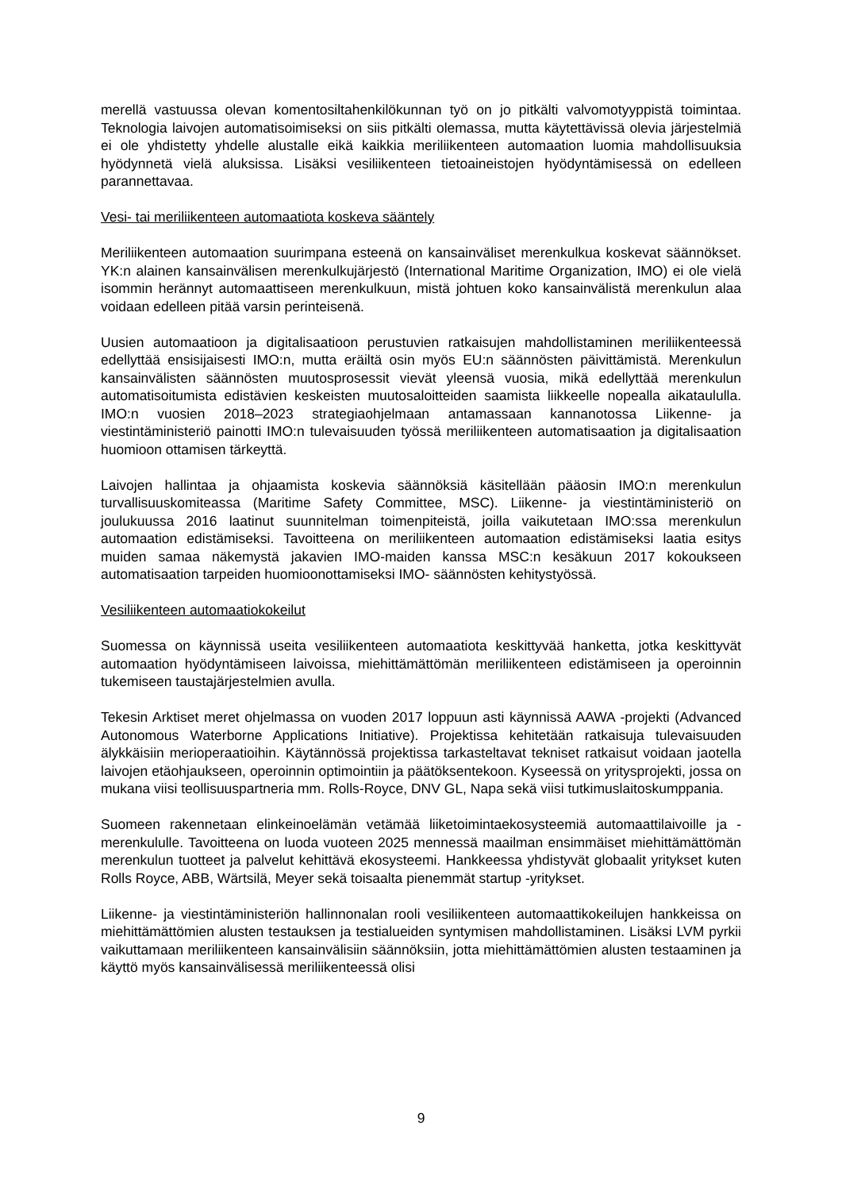merellä vastuussa olevan komentosiltahenkilökunnan työ on jo pitkälti valvomotyyppistä toimintaa. Teknologia laivojen automatisoimiseksi on siis pitkälti olemassa, mutta käytettävissä olevia järjestelmiä ei ole yhdistetty yhdelle alustalle eikä kaikkia meriliikenteen automaation luomia mahdollisuuksia hyödynnetä vielä aluksissa. Lisäksi vesiliikenteen tietoaineistojen hyödyntämisessä on edelleen parannettavaa.
Vesi- tai meriliikenteen automaatiota koskeva sääntely
Meriliikenteen automaation suurimpana esteenä on kansainväliset merenkulkua koskevat säännökset. YK:n alainen kansainvälisen merenkulkujärjestö (International Maritime Organization, IMO) ei ole vielä isommin herännyt automaattiseen merenkulkuun, mistä johtuen koko kansainvälistä merenkulun alaa voidaan edelleen pitää varsin perinteisenä.
Uusien automaatioon ja digitalisaatioon perustuvien ratkaisujen mahdollistaminen meriliikenteessä edellyttää ensisijaisesti IMO:n, mutta eräiltä osin myös EU:n säännösten päivittämistä. Merenkulun kansainvälisten säännösten muutosprosessit vievät yleensä vuosia, mikä edellyttää merenkulun automatisoitumista edistävien keskeisten muutosaloitteiden saamista liikkeelle nopealla aikataululla. IMO:n vuosien 2018–2023 strategiaohjelmaan antamassaan kannanotossa Liikenne- ja viestintäministeriö painotti IMO:n tulevaisuuden työssä meriliikenteen automatisaation ja digitalisaation huomioon ottamisen tärkeyttä.
Laivojen hallintaa ja ohjaamista koskevia säännöksiä käsitellään pääosin IMO:n merenkulun turvallisuuskomiteassa (Maritime Safety Committee, MSC). Liikenne- ja viestintäministeriö on joulukuussa 2016 laatinut suunnitelman toimenpiteistä, joilla vaikutetaan IMO:ssa merenkulun automaation edistämiseksi. Tavoitteena on meriliikenteen automaation edistämiseksi laatia esitys muiden samaa näkemystä jakavien IMO-maiden kanssa MSC:n kesäkuun 2017 kokoukseen automatisaation tarpeiden huomioonottamiseksi IMO- säännösten kehitystyössä.
Vesiliikenteen automaatiokokeilut
Suomessa on käynnissä useita vesiliikenteen automaatiota keskittyvää hanketta, jotka keskittyvät automaation hyödyntämiseen laivoissa, miehittämättömän meriliikenteen edistämiseen ja operoinnin tukemiseen taustajärjestelmien avulla.
Tekesin Arktiset meret ohjelmassa on vuoden 2017 loppuun asti käynnissä AAWA -projekti (Advanced Autonomous Waterborne Applications Initiative). Projektissa kehitetään ratkaisuja tulevaisuuden älykkäisiin merioperaatioihin. Käytännössä projektissa tarkasteltavat tekniset ratkaisut voidaan jaotella laivojen etäohjaukseen, operoinnin optimointiin ja päätöksentekoon. Kyseessä on yritysprojekti, jossa on mukana viisi teollisuuspartneria mm. Rolls-Royce, DNV GL, Napa sekä viisi tutkimuslaitoskumppania.
Suomeen rakennetaan elinkeinoelämän vetämää liiketoimintaekosysteemiä automaattilaivoille ja -merenkululle. Tavoitteena on luoda vuoteen 2025 mennessä maailman ensimmäiset miehittämättömän merenkulun tuotteet ja palvelut kehittävä ekosysteemi. Hankkeessa yhdistyvät globaalit yritykset kuten Rolls Royce, ABB, Wärtsilä, Meyer sekä toisaalta pienemmät startup -yritykset.
Liikenne- ja viestintäministeriön hallinnonalan rooli vesiliikenteen automaattikokeilujen hankkeissa on miehittämättömien alusten testauksen ja testialueiden syntymisen mahdollistaminen. Lisäksi LVM pyrkii vaikuttamaan meriliikenteen kansainvälisiin säännöksiin, jotta miehittämättömien alusten testaaminen ja käyttö myös kansainvälisessä meriliikenteessä olisi
9